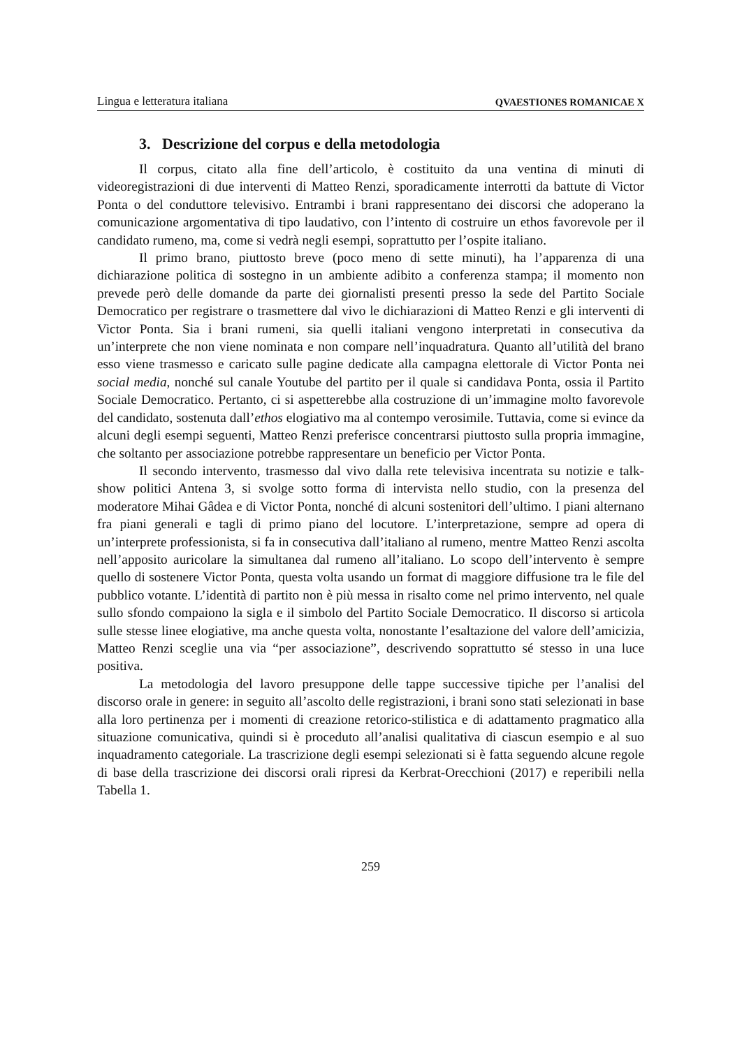Lingua e letteratura italiana QVAESTIONES ROMANICAE X
3. Descrizione del corpus e della metodologia
Il corpus, citato alla fine dell’articolo, è costituito da una ventina di minuti di videoregistrazioni di due interventi di Matteo Renzi, sporadicamente interrotti da battute di Victor Ponta o del conduttore televisivo. Entrambi i brani rappresentano dei discorsi che adoperano la comunicazione argomentativa di tipo laudativo, con l’intento di costruire un ethos favorevole per il candidato rumeno, ma, come si vedrà negli esempi, soprattutto per l’ospite italiano.
Il primo brano, piuttosto breve (poco meno di sette minuti), ha l’apparenza di una dichiarazione politica di sostegno in un ambiente adibito a conferenza stampa; il momento non prevede però delle domande da parte dei giornalisti presenti presso la sede del Partito Sociale Democratico per registrare o trasmettere dal vivo le dichiarazioni di Matteo Renzi e gli interventi di Victor Ponta. Sia i brani rumeni, sia quelli italiani vengono interpretati in consecutiva da un’interprete che non viene nominata e non compare nell’inquadratura. Quanto all’utilità del brano esso viene trasmesso e caricato sulle pagine dedicate alla campagna elettorale di Victor Ponta nei social media, nonché sul canale Youtube del partito per il quale si candidava Ponta, ossia il Partito Sociale Democratico. Pertanto, ci si aspetterebbe alla costruzione di un’immagine molto favorevole del candidato, sostenuta dall’ethos elogiativo ma al contempo verosimile. Tuttavia, come si evince da alcuni degli esempi seguenti, Matteo Renzi preferisce concentrarsi piuttosto sulla propria immagine, che soltanto per associazione potrebbe rappresentare un beneficio per Victor Ponta.
Il secondo intervento, trasmesso dal vivo dalla rete televisiva incentrata su notizie e talk-show politici Antena 3, si svolge sotto forma di intervista nello studio, con la presenza del moderatore Mihai Gâdea e di Victor Ponta, nonché di alcuni sostenitori dell’ultimo. I piani alternano fra piani generali e tagli di primo piano del locutore. L’interpretazione, sempre ad opera di un’interprete professionista, si fa in consecutiva dall’italiano al rumeno, mentre Matteo Renzi ascolta nell’apposito auricolare la simultanea dal rumeno all’italiano. Lo scopo dell’intervento è sempre quello di sostenere Victor Ponta, questa volta usando un format di maggiore diffusione tra le file del pubblico votante. L’identità di partito non è più messa in risalto come nel primo intervento, nel quale sullo sfondo compaiono la sigla e il simbolo del Partito Sociale Democratico. Il discorso si articola sulle stesse linee elogiative, ma anche questa volta, nonostante l’esaltazione del valore dell’amicizia, Matteo Renzi sceglie una via “per associazione”, descrivendo soprattutto sé stesso in una luce positiva.
La metodologia del lavoro presuppone delle tappe successive tipiche per l’analisi del discorso orale in genere: in seguito all’ascolto delle registrazioni, i brani sono stati selezionati in base alla loro pertinenza per i momenti di creazione retorico-stilistica e di adattamento pragmatico alla situazione comunicativa, quindi si è proceduto all’analisi qualitativa di ciascun esempio e al suo inquadramento categoriale. La trascrizione degli esempi selezionati si è fatta seguendo alcune regole di base della trascrizione dei discorsi orali ripresi da Kerbrat-Orecchioni (2017) e reperibili nella Tabella 1.
259